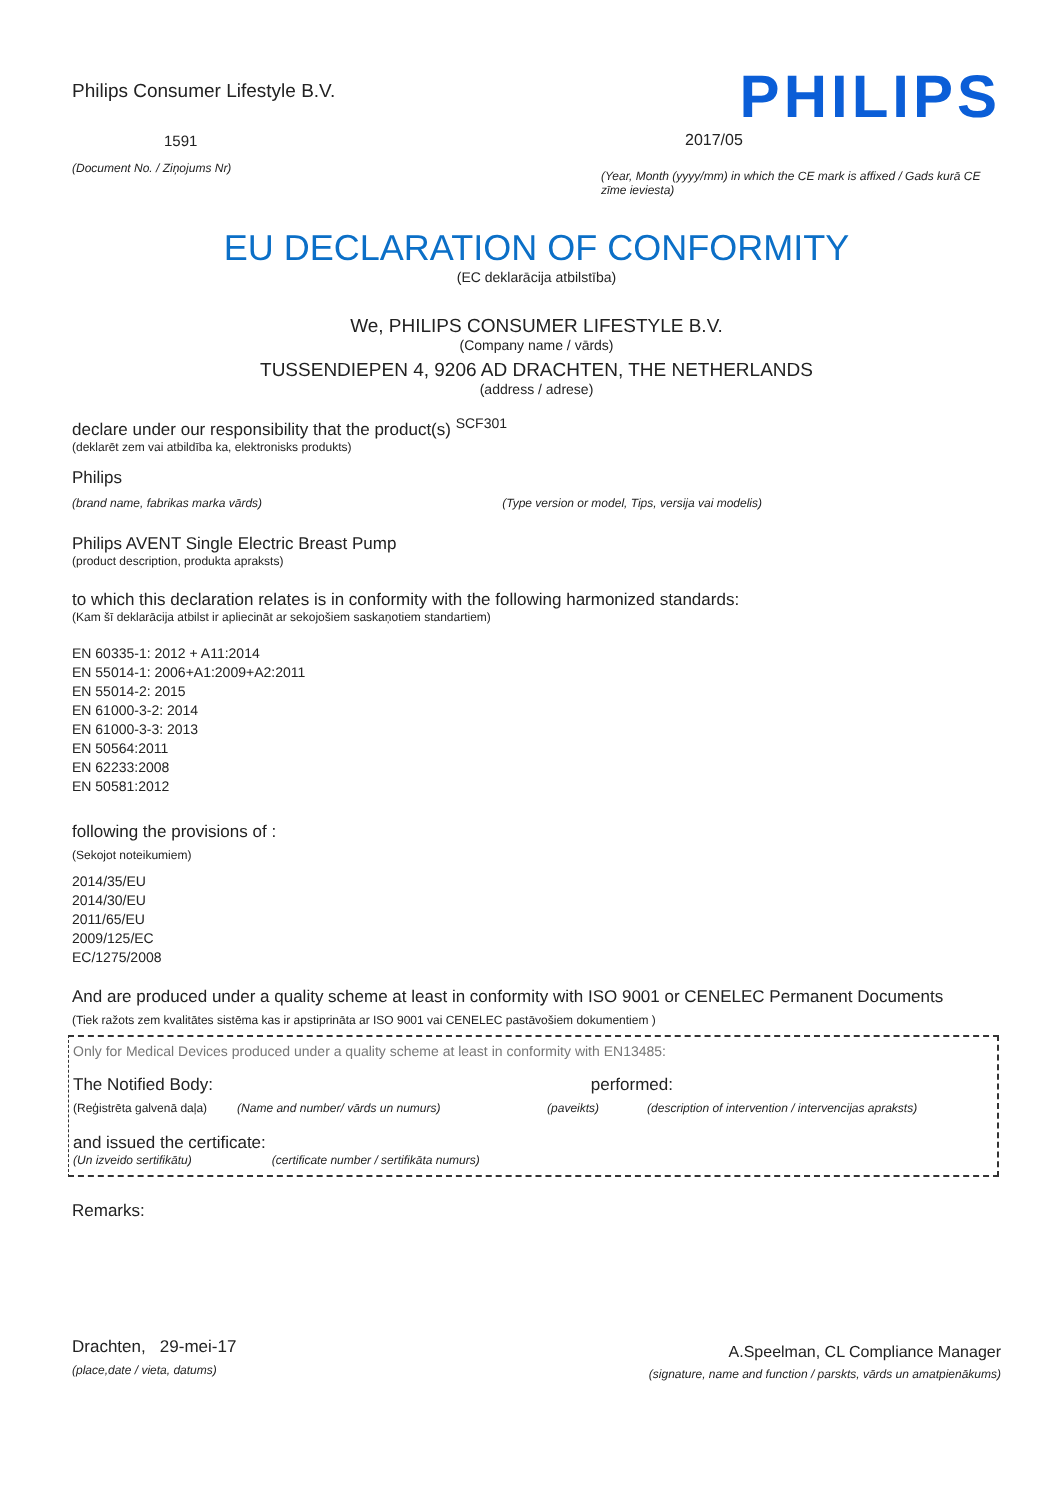Philips Consumer Lifestyle B.V.
1591
(Document No. / Ziņojums Nr)
PHILIPS
2017/05
(Year, Month (yyyy/mm) in which the CE mark is affixed / Gads kurā CE zīme ieviesta)
EU DECLARATION OF CONFORMITY
(EC deklarācija atbilstība)
We, PHILIPS CONSUMER LIFESTYLE B.V.
(Company name / vārds)
TUSSENDIEPEN 4, 9206 AD DRACHTEN, THE NETHERLANDS
(address / adrese)
declare under our responsibility that the product(s) <sup>SCF301</sup>
(deklarēt zem vai atbildība ka, elektronisks produkts)
Philips
(brand name, fabrikas marka vārds) (Type version or model, Tips, versija vai modelis)
Philips AVENT Single Electric Breast Pump
(product description, produkta apraksts)
to which this declaration relates is in conformity with the following harmonized standards:
(Kam šī deklarācija atbilst ir apliecināt ar sekojošiem saskaņotiem standartiem)
EN 60335-1: 2012 + A11:2014
EN 55014-1: 2006+A1:2009+A2:2011
EN 55014-2: 2015
EN 61000-3-2: 2014
EN 61000-3-3: 2013
EN 50564:2011
EN 62233:2008
EN 50581:2012
following the provisions of :
(Sekojot noteikumiem)
2014/35/EU
2014/30/EU
2011/65/EU
2009/125/EC
EC/1275/2008
And are produced under a quality scheme at least in conformity with ISO 9001 or CENELEC Permanent Documents
(Tiek ražots zem kvalitātes sistēma kas ir apstiprināta ar ISO 9001 vai CENELEC pastāvošiem dokumentiem )
Only for Medical Devices produced under a quality scheme at least in conformity with EN13485:
The Notified Body: performed:
(Reģistrēta galvenā daļa) (Name and number/ vārds un numurs) (paveikts) (description of intervention / intervencijas apraksts)
and issued the certificate:
(Un izveido sertifikātu) (certificate number / sertifikāta numurs)
Remarks:
Drachten, 29-mei-17
(place,date / vieta, datums)
A.Speelman, CL Compliance Manager
(signature, name and function / parskts, vārds un amatpienākums)